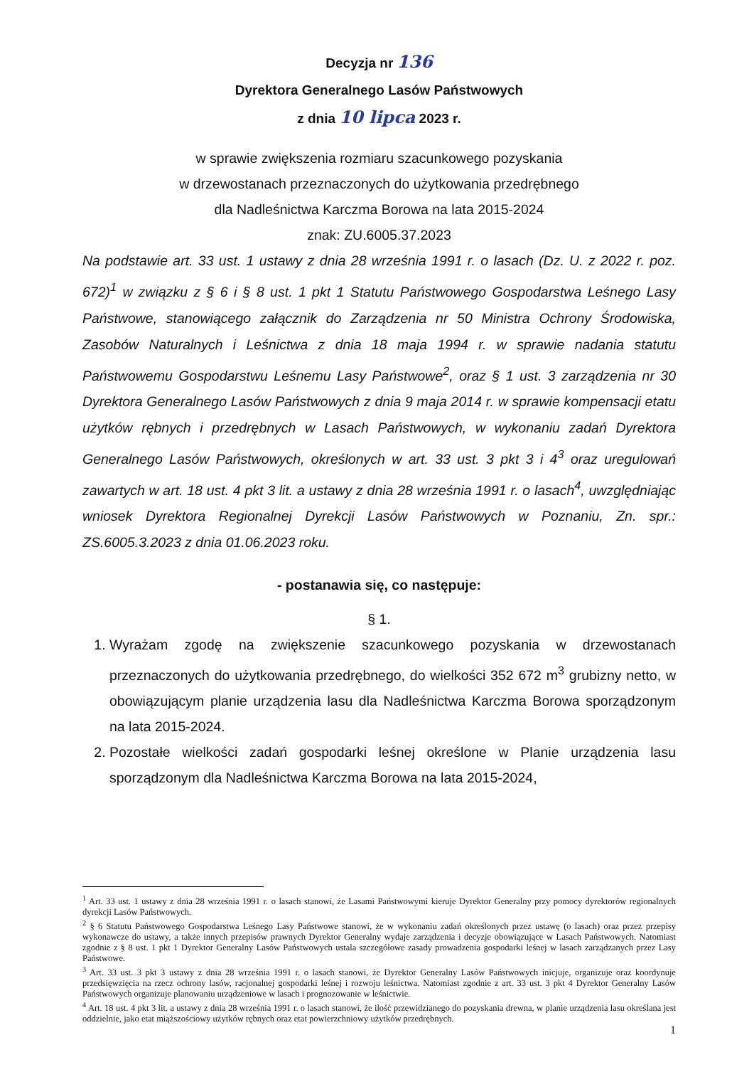Decyzja nr 136
Dyrektora Generalnego Lasów Państwowych
z dnia 10 lipca 2023 r.
w sprawie zwiększenia rozmiaru szacunkowego pozyskania
w drzewostanach przeznaczonych do użytkowania przedrębnego
dla Nadleśnictwa Karczma Borowa na lata 2015-2024
znak: ZU.6005.37.2023
Na podstawie art. 33 ust. 1 ustawy z dnia 28 września 1991 r. o lasach (Dz. U. z 2022 r. poz. 672)<sup>1</sup> w związku z § 6 i § 8 ust. 1 pkt 1 Statutu Państwowego Gospodarstwa Leśnego Lasy Państwowe, stanowiącego załącznik do Zarządzenia nr 50 Ministra Ochrony Środowiska, Zasobów Naturalnych i Leśnictwa z dnia 18 maja 1994 r. w sprawie nadania statutu Państwowemu Gospodarstwu Leśnemu Lasy Państwowe<sup>2</sup>, oraz § 1 ust. 3 zarządzenia nr 30 Dyrektora Generalnego Lasów Państwowych z dnia 9 maja 2014 r. w sprawie kompensacji etatu użytków rębnych i przedrębnych w Lasach Państwowych, w wykonaniu zadań Dyrektora Generalnego Lasów Państwowych, określonych w art. 33 ust. 3 pkt 3 i 4<sup>3</sup> oraz uregulowań zawartych w art. 18 ust. 4 pkt 3 lit. a ustawy z dnia 28 września 1991 r. o lasach<sup>4</sup>, uwzględniając wniosek Dyrektora Regionalnej Dyrekcji Lasów Państwowych w Poznaniu, Zn. spr.: ZS.6005.3.2023 z dnia 01.06.2023 roku.
- postanawia się, co następuje:
§ 1.
1. Wyrażam zgodę na zwiększenie szacunkowego pozyskania w drzewostanach przeznaczonych do użytkowania przedrębnego, do wielkości 352 672 m<sup>3</sup> grubizny netto, w obowiązującym planie urządzenia lasu dla Nadleśnictwa Karczma Borowa sporządzonym na lata 2015-2024.
2. Pozostałe wielkości zadań gospodarki leśnej określone w Planie urządzenia lasu sporządzonym dla Nadleśnictwa Karczma Borowa na lata 2015-2024,
<sup>1</sup> Art. 33 ust. 1 ustawy z dnia 28 września 1991 r. o lasach stanowi, że Lasami Państwowymi kieruje Dyrektor Generalny przy pomocy dyrektorów regionalnych dyrekcji Lasów Państwowych.
<sup>2</sup> § 6 Statutu Państwowego Gospodarstwa Leśnego Lasy Państwowe stanowi, że w wykonaniu zadań określonych przez ustawę (o lasach) oraz przez przepisy wykonawcze do ustawy, a także innych przepisów prawnych Dyrektor Generalny wydaje zarządzenia i decyzje obowiązujące w Lasach Państwowych. Natomiast zgodnie z § 8 ust. 1 pkt 1 Dyrektor Generalny Lasów Państwowych ustala szczegółowe zasady prowadzenia gospodarki leśnej w lasach zarządzanych przez Lasy Państwowe.
<sup>3</sup> Art. 33 ust. 3 pkt 3 ustawy z dnia 28 września 1991 r. o lasach stanowi, że Dyrektor Generalny Lasów Państwowych inicjuje, organizuje oraz koordynuje przedsięwzięcia na rzecz ochrony lasów, racjonalnej gospodarki leśnej i rozwoju leśnictwa. Natomiast zgodnie z art. 33 ust. 3 pkt 4 Dyrektor Generalny Lasów Państwowych organizuje planowaniu urządzeniowe w lasach i prognozowanie w leśnictwie.
<sup>4</sup> Art. 18 ust. 4 pkt 3 lit. a ustawy z dnia 28 września 1991 r. o lasach stanowi, że ilość przewidzianego do pozyskania drewna, w planie urządzenia lasu określana jest oddzielnie, jako etat miąższościowy użytków rębnych oraz etat powierzchniowy użytków przedrębnych.
1